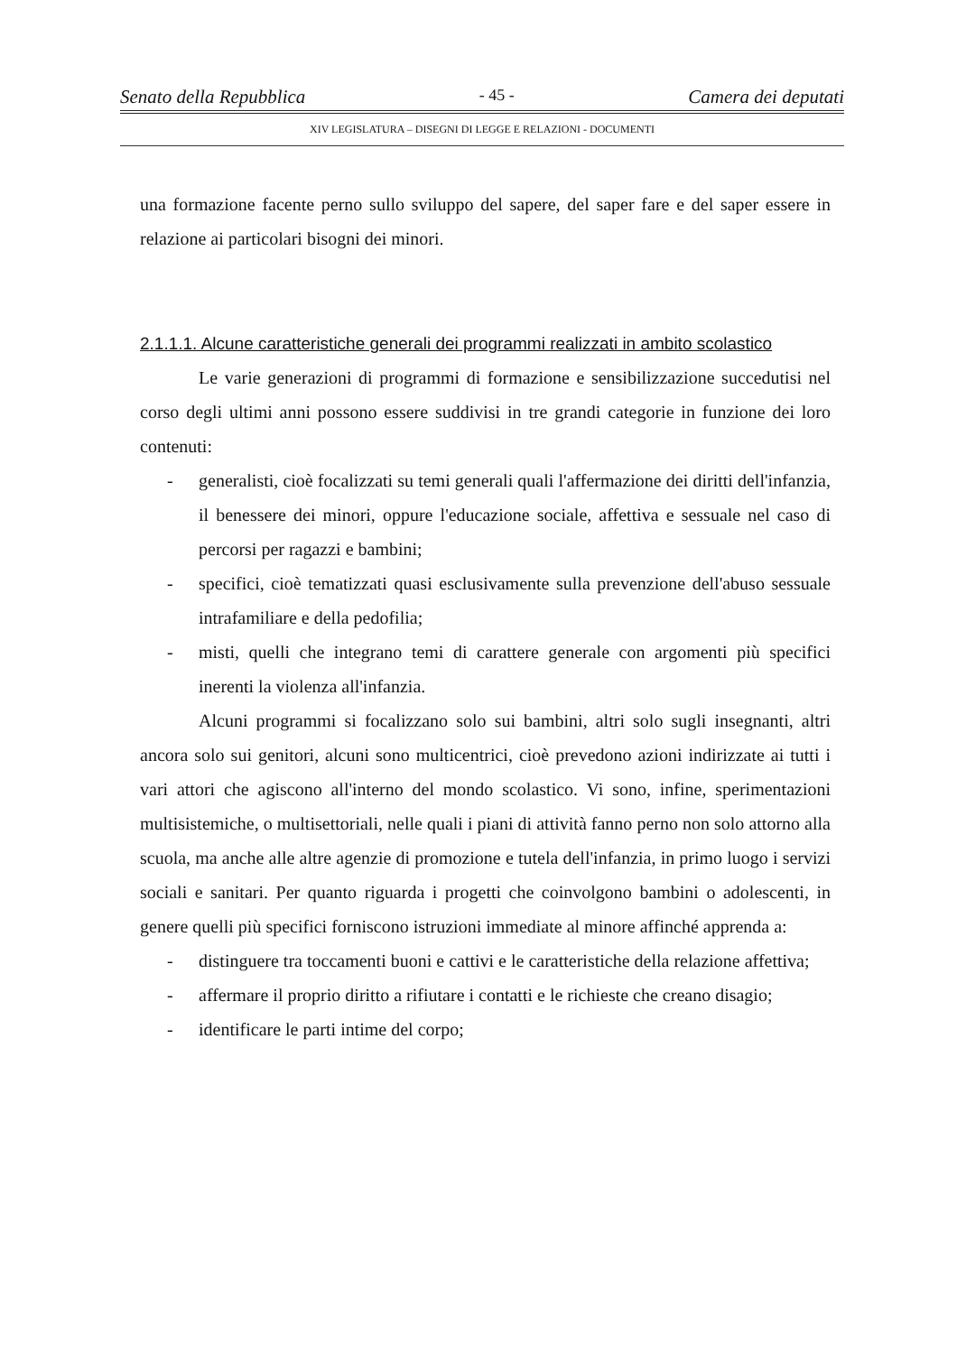Senato della Repubblica - 45 - Camera dei deputati
XIV LEGISLATURA – DISEGNI DI LEGGE E RELAZIONI - DOCUMENTI
una formazione facente perno sullo sviluppo del sapere, del saper fare e del saper essere in relazione ai particolari bisogni dei minori.
2.1.1.1. Alcune caratteristiche generali dei programmi realizzati in ambito scolastico
Le varie generazioni di programmi di formazione e sensibilizzazione succedutisi nel corso degli ultimi anni possono essere suddivisi in tre grandi categorie in funzione dei loro contenuti:
- generalisti, cioè focalizzati su temi generali quali l'affermazione dei diritti dell'infanzia, il benessere dei minori, oppure l'educazione sociale, affettiva e sessuale nel caso di percorsi per ragazzi e bambini;
- specifici, cioè tematizzati quasi esclusivamente sulla prevenzione dell'abuso sessuale intrafamiliare e della pedofilia;
- misti, quelli che integrano temi di carattere generale con argomenti più specifici inerenti la violenza all'infanzia.
Alcuni programmi si focalizzano solo sui bambini, altri solo sugli insegnanti, altri ancora solo sui genitori, alcuni sono multicentrici, cioè prevedono azioni indirizzate ai tutti i vari attori che agiscono all'interno del mondo scolastico. Vi sono, infine, sperimentazioni multisistemiche, o multisettoriali, nelle quali i piani di attività fanno perno non solo attorno alla scuola, ma anche alle altre agenzie di promozione e tutela dell'infanzia, in primo luogo i servizi sociali e sanitari. Per quanto riguarda i progetti che coinvolgono bambini o adolescenti, in genere quelli più specifici forniscono istruzioni immediate al minore affinché apprenda a:
- distinguere tra toccamenti buoni e cattivi e le caratteristiche della relazione affettiva;
- affermare il proprio diritto a rifiutare i contatti e le richieste che creano disagio;
- identificare le parti intime del corpo;